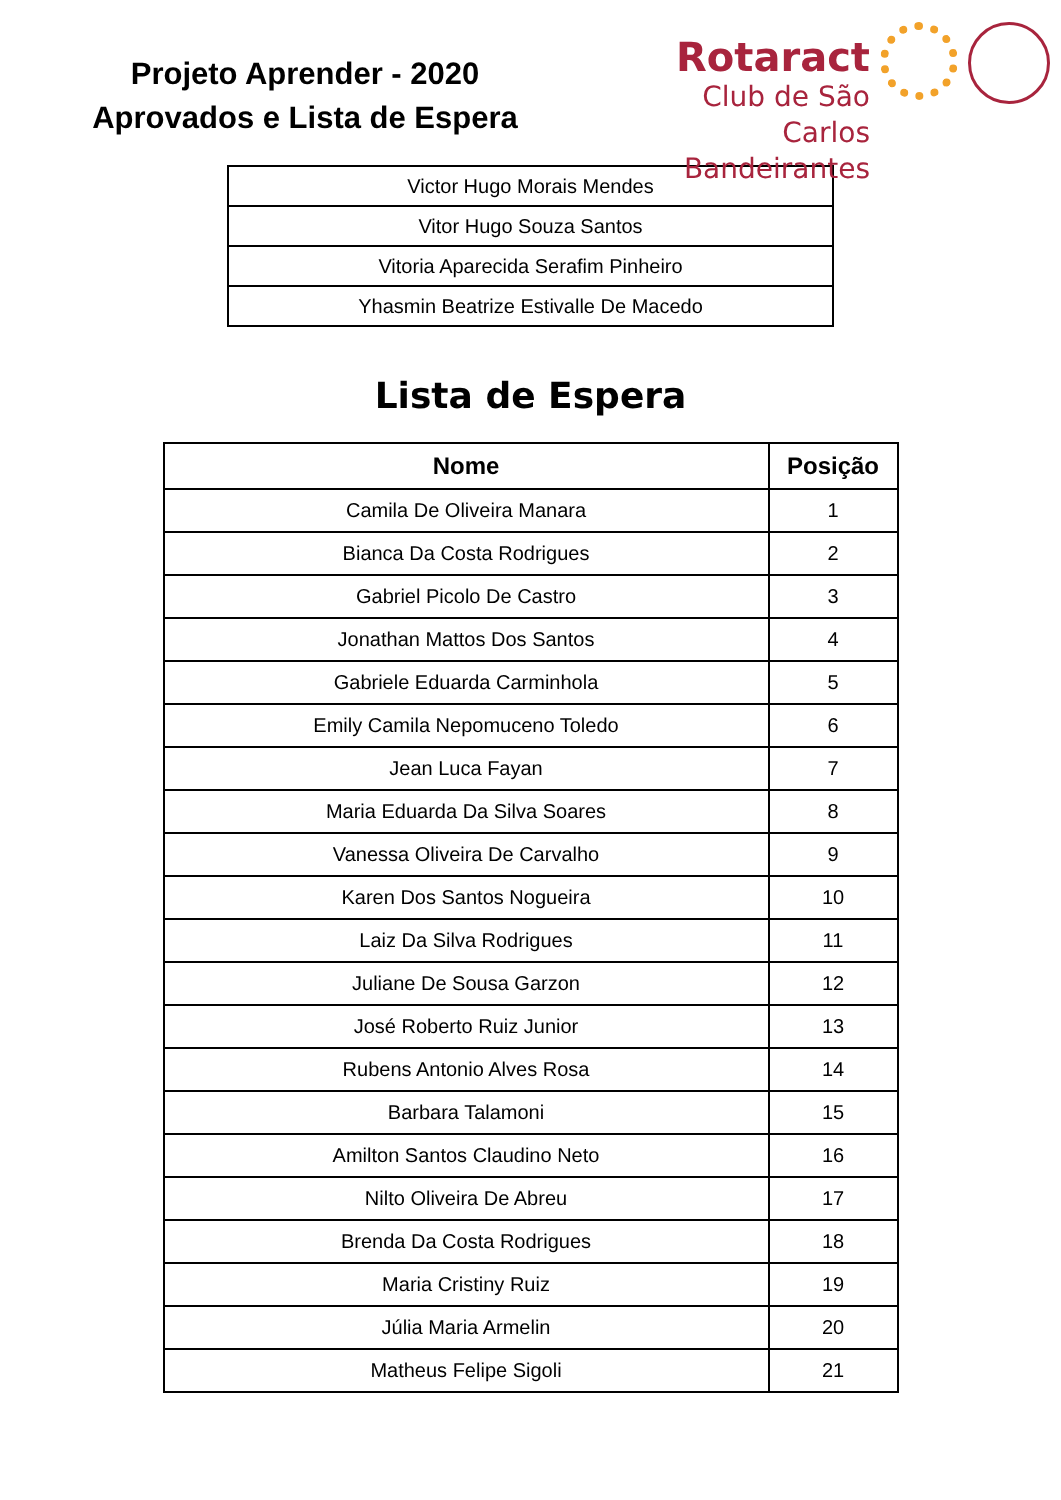Projeto Aprender - 2020
Aprovados e Lista de Espera
Rotaract
Club de São Carlos
Bandeirantes
| Victor Hugo Morais Mendes |
| Vitor Hugo Souza Santos |
| Vitoria Aparecida Serafim Pinheiro |
| Yhasmin Beatrize Estivalle De Macedo |
Lista de Espera
| Nome | Posição |
| --- | --- |
| Camila De Oliveira Manara | 1 |
| Bianca Da Costa Rodrigues | 2 |
| Gabriel Picolo De Castro | 3 |
| Jonathan Mattos Dos Santos | 4 |
| Gabriele Eduarda Carminhola | 5 |
| Emily Camila Nepomuceno Toledo | 6 |
| Jean Luca Fayan | 7 |
| Maria Eduarda Da Silva Soares | 8 |
| Vanessa Oliveira De Carvalho | 9 |
| Karen Dos Santos Nogueira | 10 |
| Laiz Da Silva Rodrigues | 11 |
| Juliane De Sousa Garzon | 12 |
| José Roberto Ruiz Junior | 13 |
| Rubens Antonio Alves Rosa | 14 |
| Barbara Talamoni | 15 |
| Amilton Santos Claudino Neto | 16 |
| Nilto Oliveira De Abreu | 17 |
| Brenda Da Costa Rodrigues | 18 |
| Maria Cristiny Ruiz | 19 |
| Júlia Maria Armelin | 20 |
| Matheus Felipe Sigoli | 21 |